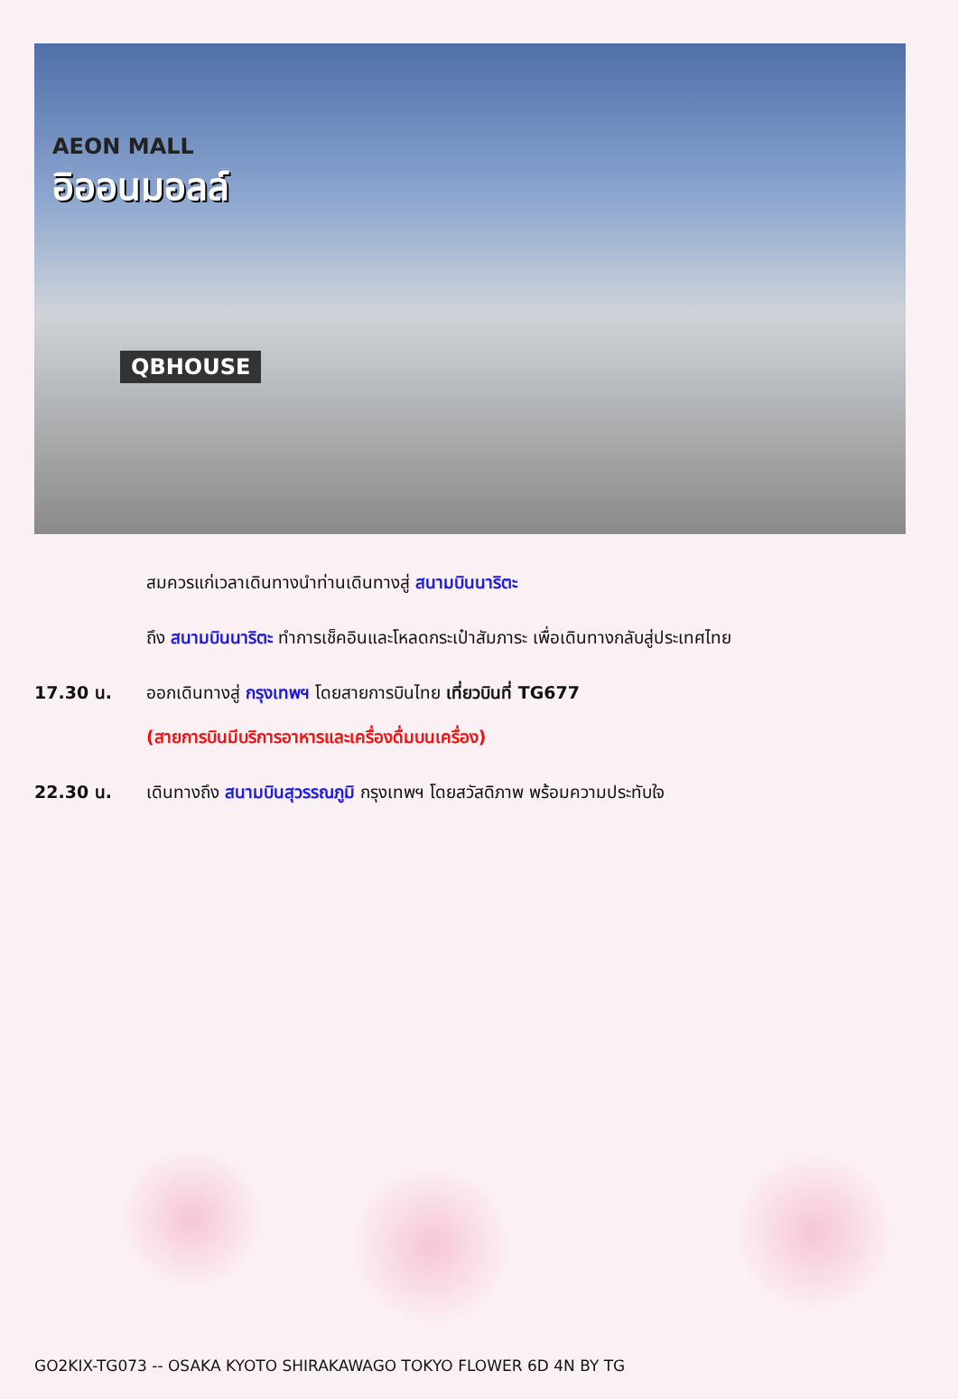AEON MALL
อิออนมอลล์
QBHOUSE
สมควรแก่เวลาเดินทางนำท่านเดินทางสู่ สนามบินนาริตะ
ถึง สนามบินนาริตะ ทำการเช็คอินและโหลดกระเป๋าสัมภาระ เพื่อเดินทางกลับสู่ประเทศไทย
17.30 น. ออกเดินทางสู่ กรุงเทพฯ โดยสายการบินไทย เที่ยวบินที่ TG677
(สายการบินมีบริการอาหารและเครื่องดื่มบนเครื่อง)
22.30 น. เดินทางถึง สนามบินสุวรรณภูมิ กรุงเทพฯ โดยสวัสดิภาพ พร้อมความประทับใจ
GO2KIX-TG073 -- OSAKA KYOTO SHIRAKAWAGO TOKYO FLOWER 6D 4N BY TG